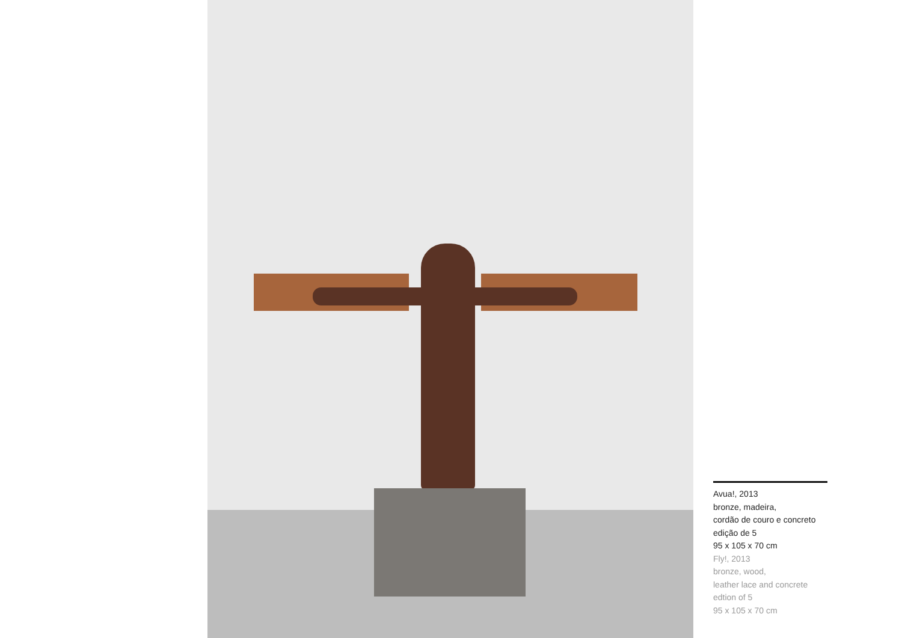Avua!, 2013
bronze, madeira,
cordão de couro e concreto
edição de 5
95 x 105 x 70 cm
Fly!, 2013
bronze, wood,
leather lace and concrete
edtion of 5
95 x 105 x 70 cm